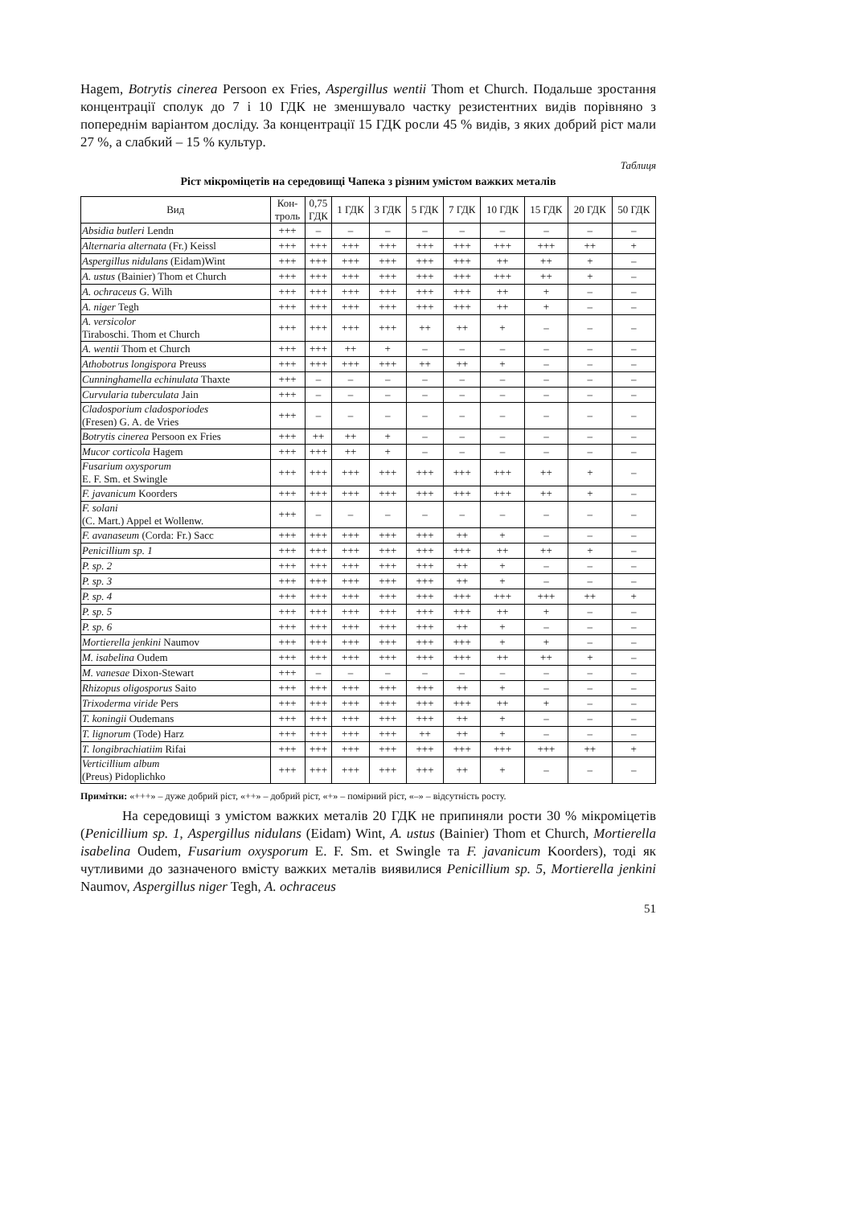Hagem, Botrytis cinerea Persoon ex Fries, Aspergillus wentii Thom et Church. Подальше зростання концентрації сполук до 7 і 10 ГДК не зменшувало частку резистентних видів порівняно з попереднім варіантом досліду. За концентрації 15 ГДК росли 45 % видів, з яких добрий ріст мали 27 %, а слабкий – 15 % культур.
Таблиця
Ріст мікроміцетів на середовищі Чапека з різним умістом важких металів
| Вид | Кон- троль | 0,75 ГДК | 1 ГДК | 3 ГДК | 5 ГДК | 7 ГДК | 10 ГДК | 15 ГДК | 20 ГДК | 50 ГДК |
| --- | --- | --- | --- | --- | --- | --- | --- | --- | --- | --- |
| Absidia butleri Lendn | +++ | – | – | – | – | – | – | – | – | – |
| Alternaria alternata (Fr.) Keissl | +++ | +++ | +++ | +++ | +++ | +++ | +++ | +++ | ++ | + |
| Aspergillus nidulans (Eidam)Wint | +++ | +++ | +++ | +++ | +++ | +++ | ++ | ++ | + | – |
| A. ustus (Bainier) Thom et Church | +++ | +++ | +++ | +++ | +++ | +++ | +++ | ++ | + | – |
| A. ochraceus G. Wilh | +++ | +++ | +++ | +++ | +++ | +++ | ++ | + | – | – |
| A. niger Tegh | +++ | +++ | +++ | +++ | +++ | +++ | ++ | + | – | – |
| A. versicolor Tiraboschi. Thom et Church | +++ | +++ | +++ | +++ | ++ | ++ | + | – | – | – |
| A. wentii Thom et Church | +++ | +++ | ++ | + | – | – | – | – | – | – |
| Athobotrus longispora Preuss | +++ | +++ | +++ | +++ | ++ | ++ | + | – | – | – |
| Cunninghamella echinulata Thaxte | +++ | – | – | – | – | – | – | – | – | – |
| Curvularia tuberculata Jain | +++ | – | – | – | – | – | – | – | – | – |
| Cladosporium cladosporiodes (Fresen) G. A. de Vries | +++ | – | – | – | – | – | – | – | – | – |
| Botrytis cinerea Persoon ex Fries | +++ | ++ | ++ | + | – | – | – | – | – | – |
| Mucor corticola Hagem | +++ | +++ | ++ | + | – | – | – | – | – | – |
| Fusarium oxysporum E. F. Sm. et Swingle | +++ | +++ | +++ | +++ | +++ | +++ | +++ | ++ | + | – |
| F. javanicum Koorders | +++ | +++ | +++ | +++ | +++ | +++ | +++ | ++ | + | – |
| F. solani (C. Mart.) Appel et Wollenw. | +++ | – | – | – | – | – | – | – | – | – |
| F. avanaseum (Corda: Fr.) Sacc | +++ | +++ | +++ | +++ | +++ | ++ | + | – | – | – |
| Penicillium sp. 1 | +++ | +++ | +++ | +++ | +++ | +++ | ++ | ++ | + | – |
| P. sp. 2 | +++ | +++ | +++ | +++ | +++ | ++ | + | – | – | – |
| P. sp. 3 | +++ | +++ | +++ | +++ | +++ | ++ | + | – | – | – |
| P. sp. 4 | +++ | +++ | +++ | +++ | +++ | +++ | +++ | +++ | ++ | + |
| P. sp. 5 | +++ | +++ | +++ | +++ | +++ | +++ | ++ | + | – | – |
| P. sp. 6 | +++ | +++ | +++ | +++ | +++ | ++ | + | – | – | – |
| Mortierella jenkini Naumov | +++ | +++ | +++ | +++ | +++ | +++ | + | + | – | – |
| M. isabelina Oudem | +++ | +++ | +++ | +++ | +++ | +++ | ++ | ++ | + | – |
| M. vanesae Dixon-Stewart | +++ | – | – | – | – | – | – | – | – | – |
| Rhizopus oligosporus Saito | +++ | +++ | +++ | +++ | +++ | ++ | + | – | – | – |
| Trixoderma viride Pers | +++ | +++ | +++ | +++ | +++ | +++ | ++ | + | – | – |
| T. koningii Oudemans | +++ | +++ | +++ | +++ | +++ | ++ | + | – | – | – |
| T. lignorum (Tode) Harz | +++ | +++ | +++ | +++ | ++ | ++ | + | – | – | – |
| T. longibrachiatiim Rifai | +++ | +++ | +++ | +++ | +++ | +++ | +++ | +++ | ++ | + |
| Verticillium album (Preus) Pidoplichko | +++ | +++ | +++ | +++ | +++ | ++ | + | – | – | – |
Примітки: «+++» – дуже добрий ріст, «++» – добрий ріст, «+» – помірний ріст, «–» – відсутність росту.
На середовищі з умістом важких металів 20 ГДК не припиняли рости 30 % мікроміцетів (Penicillium sp. 1, Aspergillus nidulans (Eidam) Wint, A. ustus (Bainier) Thom et Church, Mortierella isabelina Oudem, Fusarium oxysporum E. F. Sm. et Swingle та F. javanicum Koorders), тоді як чутливими до зазначеного вмісту важких металів виявилися Penicillium sp. 5, Mortierella jenkini Naumov, Aspergillus niger Tegh, A. ochraceus
51